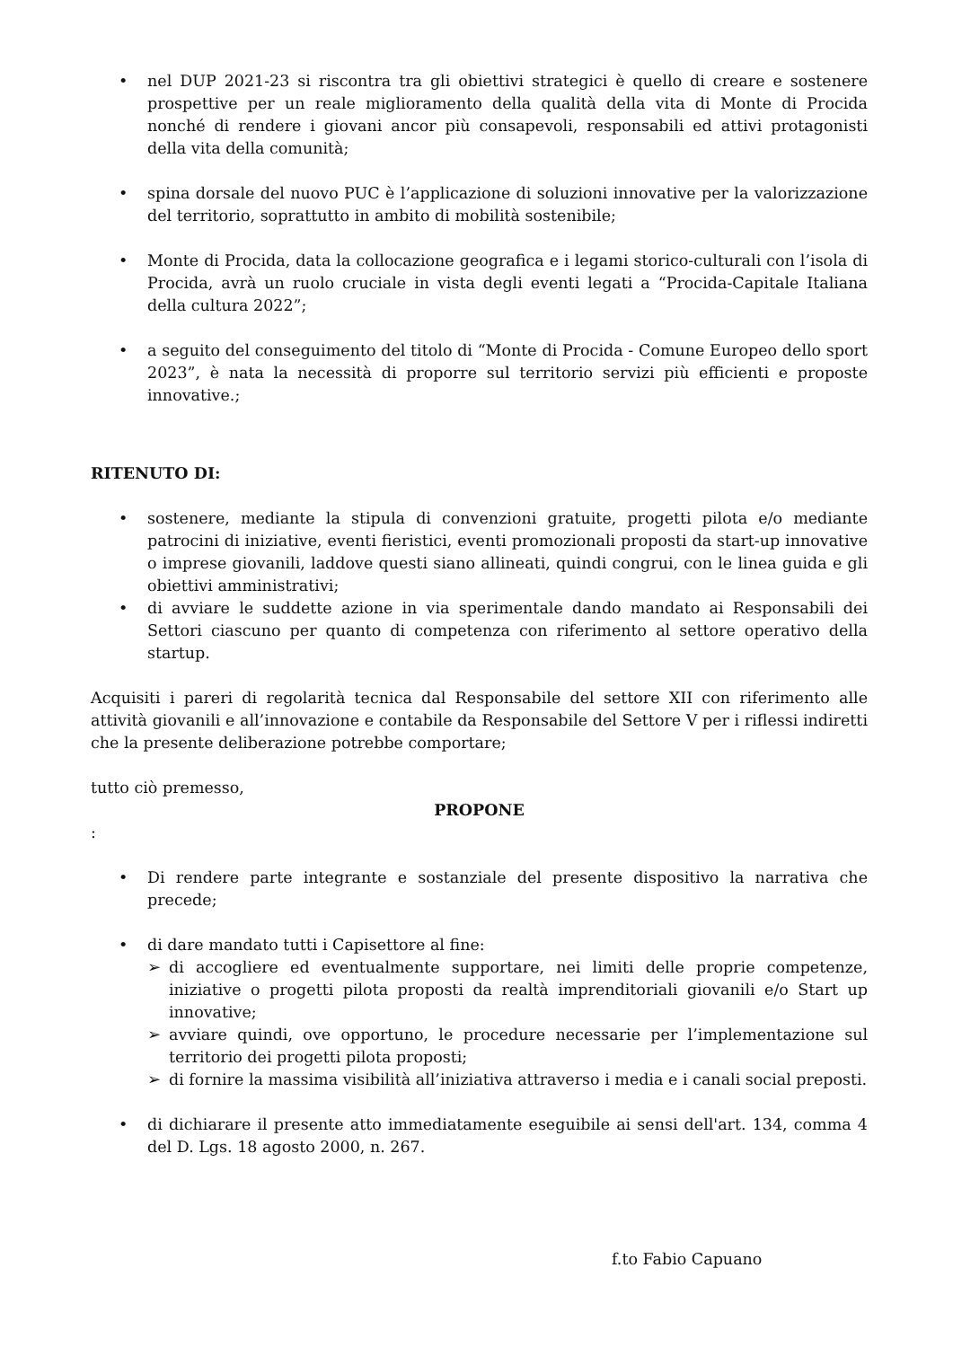• nel DUP 2021-23 si riscontra tra gli obiettivi strategici è quello di creare e sostenere prospettive per un reale miglioramento della qualità della vita di Monte di Procida nonché di rendere i giovani ancor più consapevoli, responsabili ed attivi protagonisti della vita della comunità;
• spina dorsale del nuovo PUC è l’applicazione di soluzioni innovative per la valorizzazione del territorio, soprattutto in ambito di mobilità sostenibile;
• Monte di Procida, data la collocazione geografica e i legami storico-culturali con l’isola di Procida, avrà un ruolo cruciale in vista degli eventi legati a “Procida-Capitale Italiana della cultura 2022”;
• a seguito del conseguimento del titolo di “Monte di Procida - Comune Europeo dello sport 2023”, è nata la necessità di proporre sul territorio servizi più efficienti e proposte innovative.;
RITENUTO DI:
• sostenere, mediante la stipula di convenzioni gratuite, progetti pilota e/o mediante patrocini di iniziative, eventi fieristici, eventi promozionali proposti da start-up innovative o imprese giovanili, laddove questi siano allineati, quindi congrui, con le linea guida e gli obiettivi amministrativi;
• di avviare le suddette azione in via sperimentale dando mandato ai Responsabili dei Settori ciascuno per quanto di competenza con riferimento al settore operativo della startup.
Acquisiti i pareri di regolarità tecnica dal Responsabile del settore XII con riferimento alle attività giovanili e all’innovazione e contabile da Responsabile del Settore V per i riflessi indiretti che la presente deliberazione potrebbe comportare;
tutto ciò premesso,
PROPONE
:
• Di rendere parte integrante e sostanziale del presente dispositivo la narrativa che precede;
• di dare mandato tutti i Capisettore al fine:
➢ di accogliere ed eventualmente supportare, nei limiti delle proprie competenze, iniziative o progetti pilota proposti da realtà imprenditoriali giovanili e/o Start up innovative;
➢ avviare quindi, ove opportuno, le procedure necessarie per l’implementazione sul territorio dei progetti pilota proposti;
➢ di fornire la massima visibilità all’iniziativa attraverso i media e i canali social preposti.
• di dichiarare il presente atto immediatamente eseguibile ai sensi dell'art. 134, comma 4 del D. Lgs. 18 agosto 2000, n. 267.
f.to Fabio Capuano